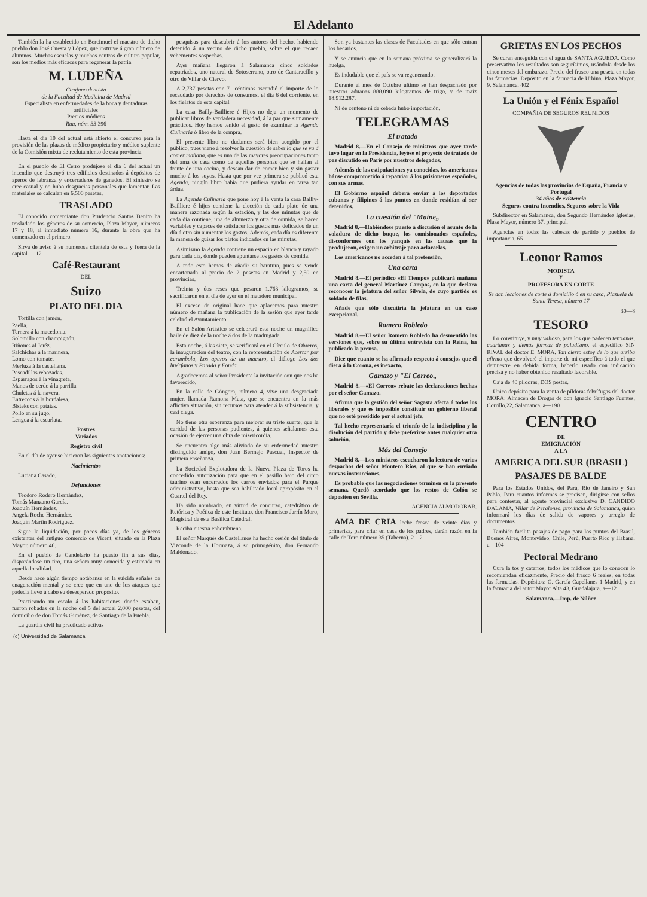El Adelanto
También la ha establecido en Bercimuel el maestro de dicho pueblo don José Cuesta y López, que instruye á gran número de alumnos. Muchas escuelas y muchos centros de cultura popular, son los medios más eficaces para regenerar la patria.
M. LUDEÑA
Cirujano dentista
de la Facultad de Medicina de Madrid
Especialista en enfermedades de la boca y dentaduras artificiales
Precios módicos
Rua, núm. 33 396
Hasta el día 10 del actual está abierto el concurso para la provisión de las plazas de médico propietario y médico suplente de la Comisión mixta de reclutamiento de esta provincia.
En el pueblo de El Cerro prodújose el día 6 del actual un incendio que destruyó tres edificios destinados á depósitos de aperos de labranza y encerraderos de ganados. El siniestro se cree casual y no hubo desgracias personales que lamentar. Las materiales se calculan en 6.500 pesetas.
TRASLADO
El conocido comerciante don Prudencio Santos Benito ha trasladado los géneros de su comercio, Plaza Mayor, números 17 y 18, al inmediato número 16, durante la obra que ha comenzado en el primero.
Sirva de aviso á su numerosa clientela de esta y fuera de la capital. —12
Café-Restaurant
DEL
Suizo
PLATO DEL DIA
Tortilla con jamón.
Paella.
Ternera á la macedonia.
Solomillo con champignón.
Riñones al Jeréz.
Salchichas á la marinera.
Lomo con tomate.
Merluza á la castellana.
Pescadillas rebozadas.
Espárragos á la vinagreta.
Manos de cerdo á la parrilla.
Chuletas á la navera.
Entrecoqs á la bordalesa.
Bisteks con patatas.
Pollo en su jugo.
Lengua á la escarlata.
Postres
Variados
Registro civil
En el día de ayer se hicieron las siguientes anotaciones:
Nacimientos
Luciana Casado.
Defunciones
Teodoro Rodero Hernández.
Tomás Manzano García.
Joaquín Hernández.
Angela Roche Hernández.
Joaquín Martín Rodríguez.
Sigue la liquidación, por pocos días ya, de los géneros existentes del antiguo comercio de Vicent, situado en la Plaza Mayor, número 46.
En el pueblo de Candelario ha puesto fin á sus días, disparándose un tiro, una señora muy conocida y estimada en aquella localidad.
Desde hace algún tiempo notábanse en la suicida señales de enagenación mental y se cree que en uno de los ataques que padecía llevó á cabo su desesperado propósito.
Practicando un escalo á las habitaciones donde estaban, fueron robadas en la noche del 5 del actual 2.000 pesetas, del domicilio de don Tomás Giménez, de Santiago de la Puebla.
La guardia civil ha practicado activas
pesquisas para descubrir á los autores del hecho, habiendo detenido á un vecino de dicho pueblo, sobre el que recaen vehementes sospechas.
Ayer mañana llegaron á Salamanca cinco soldados repatriados, uno natural de Sotoserrano, otro de Cantaracillo y otro de Villar de Ciervo.
A 2.737 pesetas con 71 céntimos ascendió el importe de lo recaudado por derechos de consumos, el día 6 del corriente, en los fielatos de esta capital.
La casa Bailly-Bailliere é Hijos no deja un momento de publicar libros de verdadera necesidad, á la par que sumamente prácticos. Hoy hemos tenido el gusto de examinar la Agenda Culinaria ó libro de la compra.
El presente libro no dudamos será bien acogido por el público, pues viene á resolver la cuestión de saber lo que se va á comer mañana, que es una de las mayores preocupaciones tanto del ama de casa como de aquellas personas que se hallan al frente de una cocina, y desean dar de comer bien y sin gastar mucho á los suyos. Hasta que por vez primera se publicó esta Agenda, ningún libro había que pudiera ayudar en tarea tan árdua.
La Agenda Culinaria que pone hoy á la venta la casa Bailly-Bailliere é hijos contiene la elección de cada plato de una manera razonada según la estación, y las dos minutas que de cada día contiene, una de almuerzo y otra de comida, se hacen variables y capaces de satisfacer los gustos más delicados de un día á otro sin aumentar los gastos. Además, cada día es diferente la manera de guisar los platos indicados en las minutas.
Asimismo la Agenda contiene un espacio en blanco y rayado para cada día, donde pueden apuntarse los gastos de comida.
A todo esto hemos de añadir su baratura, pues se vende encartonada al precio de 2 pesetas en Madrid y 2,50 en provincias.
Treinta y dos reses que pesaron 1.763 kilogramos, se sacrificaron en el día de ayer en el matadero municipal.
El exceso de original hace que aplacemos para nuestro número de mañana la publicación de la sesión que ayer tarde celebró el Ayuntamiento.
En el Salón Artístico se celebrará esta noche un magnífico baile de diez de la noche á dos de la madrugada.
Esta noche, á las siete, se verificará en el Círculo de Obreros, la inauguración del teatro, con la representación de Acertar por carambola, Los apuros de un maestro, el diálogo Los dos huérfanos y Parada y Fonda.
Agradecemos al señor Presidente la invitación con que nos ha favorecido.
En la calle de Góngora, número 4, vive una desgraciada mujer, llamada Ramona Mata, que se encuentra en la más aflictiva situación, sin recursos para atender á la subsistencia, y casi ciega.
No tiene otra esperanza para mejorar su triste suerte, que la caridad de las personas pudientes, á quienes señalamos esta ocasión de ejercer una obra de misericordia.
Se encuentra algo más aliviado de su enfermedad nuestro distinguido amigo, don Juan Bermejo Pascual, Inspector de primera enseñanza.
La Sociedad Explotadora de la Nueva Plaza de Toros ha concedido autorización para que en el pasillo bajo del circo taurino sean encerrados los carros enviados para el Parque administrativo, hasta que sea habilitado local apropósito en el Cuartel del Rey.
Ha sido nombrado, en virtud de concurso, catedrático de Retórica y Poética de este Instituto, don Francisco Jarrín Moro, Magistral de esta Basílica Catedral.
Reciba nuestra enhorabuena.
El señor Marqués de Castellanos ha hecho cesión del título de Vizconde de la Hormaza, á su primogénito, don Fernando Maldonado.
Son ya bastantes las clases de Facultades en que sólo entran los becarios.
Y se anuncia que en la semana próxima se generalizará la huelga.
Es indudable que el país se va regenerando.
Durante el mes de Octubre último se han despachado por nuestras aduanas 888.090 kilogramos de trigo, y de maiz 18.912.287.
Ni de centeno ni de cebada hubo importación.
TELEGRAMAS
El tratado
Madrid 8.—En el Consejo de ministros que ayer tarde tuvo lugar en la Presidencia, leyóse el proyecto de tratado de paz discutido en París por nuestros delegados.
Además de las estipulaciones ya conocidas, los americanos hánse comprometido á repatriar á los prisioneros españoles, con sus armas.
El Gobierno español deberá enviar á los deportados cubanos y filipinos á los puntos en donde residían al ser detenidos.
La cuestión del "Maine„
Madrid 8.—Habiéndose puesto á discusión el asunto de la voladura de dicho buque, los comisionados españoles, disconformes con los yanquis en las causas que la produjeron, exigen un arbitraje para aclararlas.
Los americanos no acceden á tal pretensión.
Una carta
Madrid 8.—El periódico «El Tiempo» publicará mañana una carta del general Martínez Campos, en la que declara reconocer la jefatura del señor Silvela, de cuyo partido es soldado de filas.
Añade que sólo discutiría la jefatura en un caso excepcional.
Romero Robledo
Madrid 8.—El señor Romero Robledo ha desmentido las versiones que, sobre su última entrevista con la Reina, ha publicado la prensa.
Dice que cuanto se ha afirmado respecto á consejos que él diera á la Corona, es inexacto.
Gamazo y "El Correo„
Madrid 8.—«El Correo» rebate las declaraciones hechas por el señor Gamazo.
Afirma que la gestión del señor Sagasta afecta á todos los liberales y que es imposible constituir un gobierno liberal que no esté presidido por el actual jefe.
Tal hecho representaría el triunfo de la indisciplina y la disolución del partido y debe preferirse antes cualquier otra solución.
Más del Consejo
Madrid 8.—Los ministros escucharon la lectura de varios despachos del señor Montero Ríos, al que se han enviado nuevas instrucciones.
Es probable que las negociaciones terminen en la presente semana. Quedó acordado que los restos de Colón se depositen en Sevilla.
AGENCIA ALMODOBAR.
AMA DE CRIA leche fresca de veinte días y primeriza, para criar en casa de los padres, darán razón en la calle de Toro número 35 (Taberna). 2—2
GRIETAS EN LOS PECHOS
Se curan enseguida con el agua de SANTA AGUEDA. Como preservativo los resultados son segurísimos, usándola desde los cinco meses del embarazo. Precio del frasco una peseta en todas las farmacias. Depósito en la farmacia de Urbina, Plaza Mayor, 9, Salamanca. 402
La Unión y el Fénix Español
COMPAÑIA DE SEGUROS REUNIDOS
Agencias de todas las provincias de España, Francia y Portugal
34 años de existencia
Seguros contra Incendios, Seguros sobre la Vida
Subdirector en Salamanca, don Segundo Hernández Iglesias, Plaza Mayor, número 37, principal.
Agencias en todas las cabezas de partido y pueblos de importancia. 65
Leonor Ramos
MODISTA
Y
PROFESORA EN CORTE
Se dan lecciones de corte á domicilio ó en su casa, Plazuela de Santa Teresa, número 17
30—8
TESORO
Lo constituye, y muy valioso, para los que padecen tercianas, cuartanas y demás formas de paludismo, el específico SIN RIVAL del doctor E. MORA. Tan cierto estoy de lo que arriba afirmo que devolveré el importe de mi específico á todo el que demuestre en debida forma, haberlo usado con indicación precisa y no haber obtenido resultado favorable.
Caja de 40 píldoras, DOS pestas.
Unico depósito para la venta de píldoras febrífugas del doctor MORA: Almacén de Drogas de don Ignacio Santiago Fuentes, Corrillo,22, Salamanca. a—190
CENTRO
DE
EMIGRACIÓN
A LA
AMERICA DEL SUR (BRASIL)
PASAJES DE BALDE
Para los Estados Unidos, del Pará, Rio de Janeiro y San Pablo. Para cuantos informes se precisen, dirigirse con sellos para contestar, al agente provincial exclusivo D. CANDIDO DALAMA, Villar de Peralonso, provincia de Salamanca, quien informará los días de salida de vapores y arreglo de documentos.
También facilita pasajes de pago para los puntos del Brasil, Buenos Aires, Montevideo, Chile, Perú, Puerto Rico y Habana. a—104
Pectoral Medrano
Cura la tos y catarros; todos los médicos que lo conocen lo recomiendan eficazmente. Precio del frasco 6 reales, en todas las farmacias. Depósitos: G. García Capellanes 1 Madrid, y en la farmacia del autor Mayor Alta 43, Guadalajara. a—12
Salamanca.—Imp. de Núñez
(c) Universidad de Salamanca